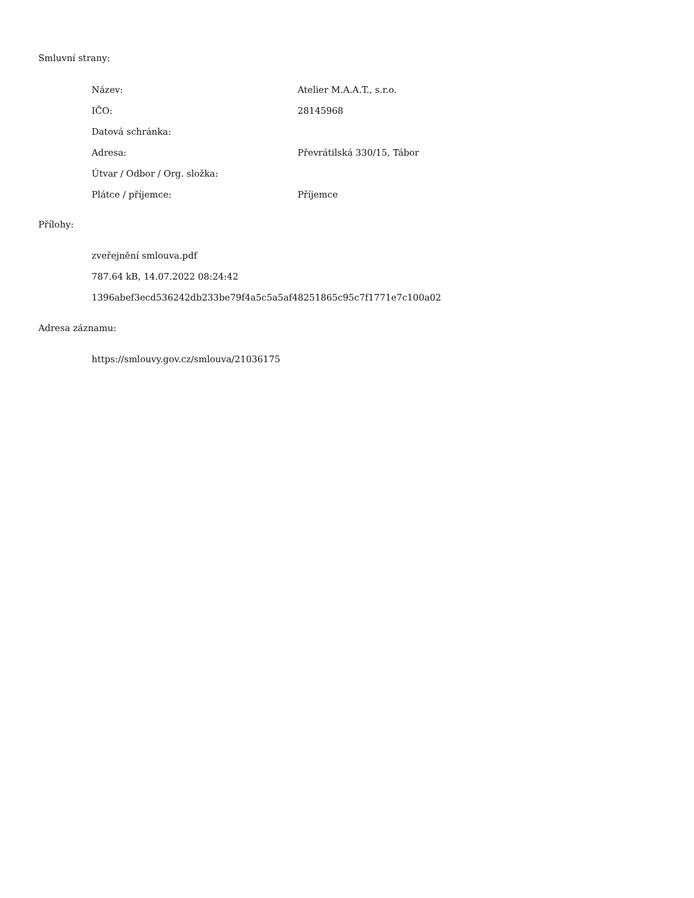Smluvní strany:
| Název: | Atelier M.A.A.T., s.r.o. |
| IČO: | 28145968 |
| Datová schránka: | |
| Adresa: | Převrátilská 330/15, Tábor |
| Útvar / Odbor / Org. složka: | |
| Plátce / příjemce: | Příjemce |
Přílohy:
zveřejnění smlouva.pdf
787.64 kB, 14.07.2022 08:24:42
1396abef3ecd536242db233be79f4a5c5a5af48251865c95c7f1771e7c100a02
Adresa záznamu:
https://smlouvy.gov.cz/smlouva/21036175